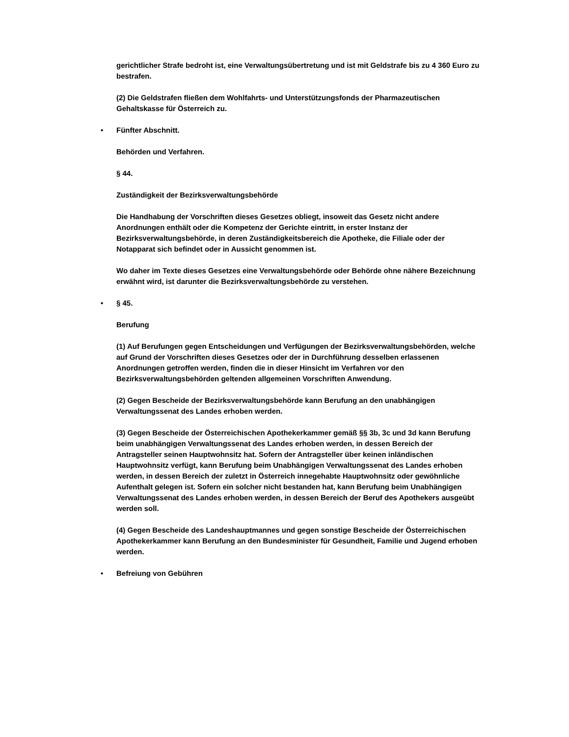gerichtlicher Strafe bedroht ist, eine Verwaltungsübertretung und ist mit Geldstrafe bis zu 4 360 Euro zu bestrafen.
(2) Die Geldstrafen fließen dem Wohlfahrts- und Unterstützungsfonds der Pharmazeutischen Gehaltskasse für Österreich zu.
• Fünfter Abschnitt.
Behörden und Verfahren.
§ 44.
Zuständigkeit der Bezirksverwaltungsbehörde
Die Handhabung der Vorschriften dieses Gesetzes obliegt, insoweit das Gesetz nicht andere Anordnungen enthält oder die Kompetenz der Gerichte eintritt, in erster Instanz der Bezirksverwaltungsbehörde, in deren Zuständigkeitsbereich die Apotheke, die Filiale oder der Notapparat sich befindet oder in Aussicht genommen ist.
Wo daher im Texte dieses Gesetzes eine Verwaltungsbehörde oder Behörde ohne nähere Bezeichnung erwähnt wird, ist darunter die Bezirksverwaltungsbehörde zu verstehen.
• § 45.
Berufung
(1) Auf Berufungen gegen Entscheidungen und Verfügungen der Bezirksverwaltungsbehörden, welche auf Grund der Vorschriften dieses Gesetzes oder der in Durchführung desselben erlassenen Anordnungen getroffen werden, finden die in dieser Hinsicht im Verfahren vor den Bezirksverwaltungsbehörden geltenden allgemeinen Vorschriften Anwendung.
(2) Gegen Bescheide der Bezirksverwaltungsbehörde kann Berufung an den unabhängigen Verwaltungssenat des Landes erhoben werden.
(3) Gegen Bescheide der Österreichischen Apothekerkammer gemäß §§ 3b, 3c und 3d kann Berufung beim unabhängigen Verwaltungssenat des Landes erhoben werden, in dessen Bereich der Antragsteller seinen Hauptwohnsitz hat. Sofern der Antragsteller über keinen inländischen Hauptwohnsitz verfügt, kann Berufung beim Unabhängigen Verwaltungssenat des Landes erhoben werden, in dessen Bereich der zuletzt in Österreich innegehabte Hauptwohnsitz oder gewöhnliche Aufenthalt gelegen ist. Sofern ein solcher nicht bestanden hat, kann Berufung beim Unabhängigen Verwaltungssenat des Landes erhoben werden, in dessen Bereich der Beruf des Apothekers ausgeübt werden soll.
(4) Gegen Bescheide des Landeshauptmannes und gegen sonstige Bescheide der Österreichischen Apothekerkammer kann Berufung an den Bundesminister für Gesundheit, Familie und Jugend erhoben werden.
• Befreiung von Gebühren